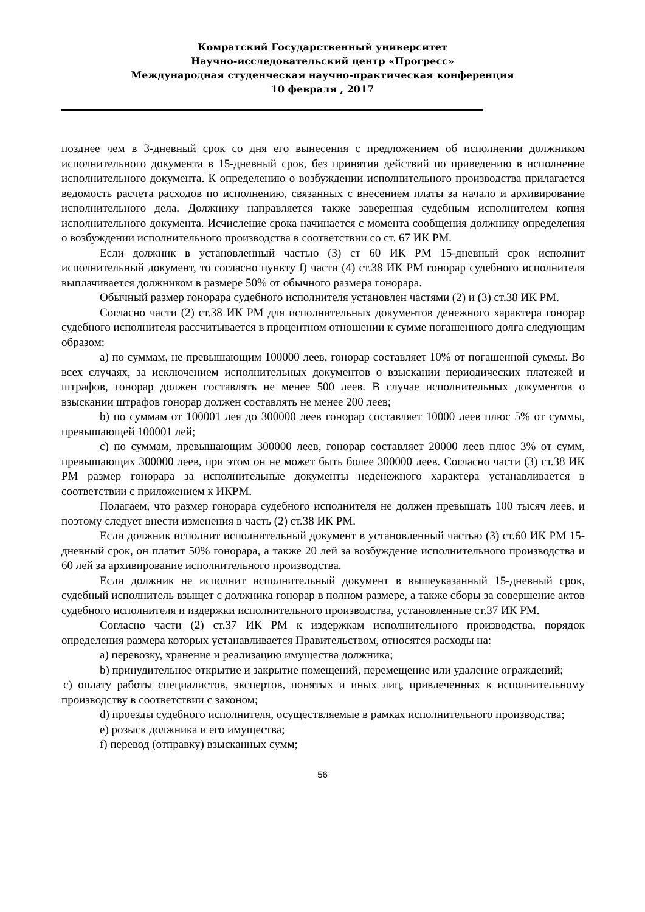Комратский Государственный университет
Научно-исследовательский центр «Прогресс»
Международная студенческая научно-практическая конференция
10 февраля , 2017
позднее чем в 3-дневный срок со дня его вынесения с предложением об исполнении должником исполнительного документа в 15-дневный срок, без принятия действий по приведению в исполнение исполнительного документа. К определению о возбуждении исполнительного производства прилагается ведомость расчета расходов по исполнению, связанных с внесением платы за начало и архивирование исполнительного дела. Должнику направляется также заверенная судебным исполнителем копия исполнительного документа. Исчисление срока начинается с момента сообщения должнику определения о возбуждении исполнительного производства в соответствии со ст. 67 ИК РМ.
Если должник в установленный частью (3) ст 60 ИК РМ 15-дневный срок исполнит исполнительный документ, то согласно пункту f) части (4) ст.38 ИК РМ гонорар судебного исполнителя выплачивается должником в размере 50% от обычного размера гонорара.
Обычный размер гонорара судебного исполнителя установлен частями (2) и (3) ст.38 ИК РМ.
Согласно части (2) ст.38 ИК РМ для исполнительных документов денежного характера гонорар судебного исполнителя рассчитывается в процентном отношении к сумме погашенного долга следующим образом:
a) по суммам, не превышающим 100000 леев, гонорар составляет 10% от погашенной суммы. Во всех случаях, за исключением исполнительных документов о взыскании периодических платежей и штрафов, гонорар должен составлять не менее 500 леев. В случае исполнительных документов о взыскании штрафов гонорар должен составлять не менее 200 леев;
b) по суммам от 100001 лея до 300000 леев гонорар составляет 10000 леев плюс 5% от суммы, превышающей 100001 лей;
c) по суммам, превышающим 300000 леев, гонорар составляет 20000 леев плюс 3% от сумм, превышающих 300000 леев, при этом он не может быть более 300000 леев. Согласно части (3) ст.38 ИК РМ размер гонорара за исполнительные документы неденежного характера устанавливается в соответствии с приложением к ИКРМ.
Полагаем, что размер гонорара судебного исполнителя не должен превышать 100 тысяч леев, и поэтому следует внести изменения в часть (2) ст.38 ИК РМ.
Если должник исполнит исполнительный документ в установленный частью (3) ст.60 ИК РМ 15-дневный срок, он платит 50% гонорара, а также 20 лей за возбуждение исполнительного производства и 60 лей за архивирование исполнительного производства.
Если должник не исполнит исполнительный документ в вышеуказанный 15-дневный срок, судебный исполнитель взыщет с должника гонорар в полном размере, а также сборы за совершение актов судебного исполнителя и издержки исполнительного производства, установленные ст.37 ИК РМ.
Согласно части (2) ст.37 ИК РМ к издержкам исполнительного производства, порядок определения размера которых устанавливается Правительством, относятся расходы на:
a) перевозку, хранение и реализацию имущества должника;
b) принудительное открытие и закрытие помещений, перемещение или удаление ограждений;
c) оплату работы специалистов, экспертов, понятых и иных лиц, привлеченных к исполнительному производству в соответствии с законом;
d) проезды судебного исполнителя, осуществляемые в рамках исполнительного производства;
e) розыск должника и его имущества;
f) перевод (отправку) взысканных сумм;
56